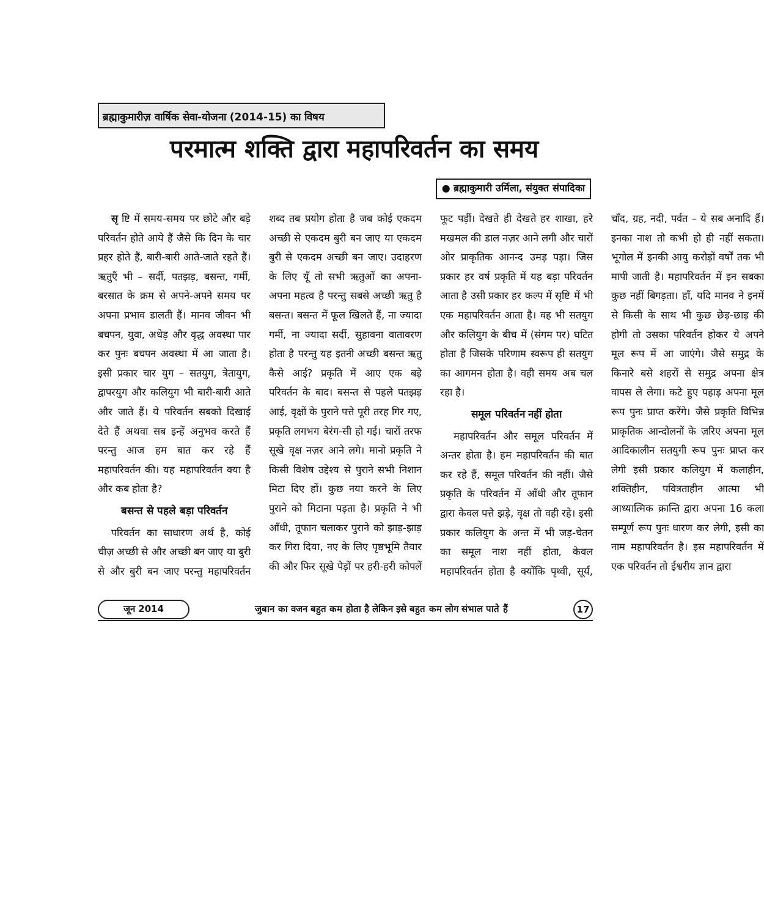ब्रह्माकुमारीज़ वार्षिक सेवा-योजना (2014-15) का विषय
परमात्म शक्ति द्वारा महापरिवर्तन का समय
● ब्रह्माकुमारी उर्मिला, संयुक्त संपादिका
सृ ष्टि में समय-समय पर छोटे और बड़े परिवर्तन होते आये हैं जैसे कि दिन के चार प्रहर होते हैं, बारी-बारी आते-जाते रहते हैं। ऋतुएँ भी – सर्दी, पतझड़, बसन्त, गर्मी, बरसात के क्रम से अपने-अपने समय पर अपना प्रभाव डालती हैं। मानव जीवन भी बचपन, युवा, अधेड़ और वृद्ध अवस्था पार कर पुनः बचपन अवस्था में आ जाता है। इसी प्रकार चार युग – सतयुग, त्रेतायुग, द्वापरयुग और कलियुग भी बारी-बारी आते और जाते हैं। ये परिवर्तन सबको दिखाई देते हैं अथवा सब इन्हें अनुभव करते हैं परन्तु आज हम बात कर रहे हैं महापरिवर्तन की। यह महापरिवर्तन क्या है और कब होता है?
बसन्त से पहले बड़ा परिवर्तन
परिवर्तन का साधारण अर्थ है, कोई चीज़ अच्छी से और अच्छी बन जाए या बुरी से और बुरी बन जाए परन्तु महापरिवर्तन शब्द तब प्रयोग होता है जब कोई एकदम अच्छी से एकदम बुरी बन जाए या एकदम बुरी से एकदम अच्छी बन जाए। उदाहरण के लिए यूँ तो सभी ऋतुओं का अपना-अपना महत्व है परन्तु सबसे अच्छी ऋतु है बसन्त। बसन्त में फूल खिलते हैं, ना ज्यादा गर्मी, ना ज्यादा सर्दी, सुहावना वातावरण होता है परन्तु यह इतनी अच्छी बसन्त ऋतु कैसे आई? प्रकृति में आए एक बड़े परिवर्तन के बाद। बसन्त से पहले पतझड़ आई, वृक्षों के पुराने पत्ते पूरी तरह गिर गए, प्रकृति लगभग बेरंग-सी हो गई। चारों तरफ सूखे वृक्ष नज़र आने लगे। मानो प्रकृति ने किसी विशेष उद्देश्य से पुराने सभी निशान मिटा दिए हों। कुछ नया करने के लिए पुराने को मिटाना पड़ता है। प्रकृति ने भी आँधी, तूफान चलाकर पुराने को झाड़-झाड़ कर गिरा दिया, नए के लिए पृष्ठभूमि तैयार की और फिर सूखे पेड़ों पर हरी-हरी कोपलें फूट पड़ीं। देखते ही देखते हर शाखा, हरे मखमल की डाल नज़र आने लगी और चारों ओर प्राकृतिक आनन्द उमड़ पड़ा। जिस प्रकार हर वर्ष प्रकृति में यह बड़ा परिवर्तन आता है उसी प्रकार हर कल्प में सृष्टि में भी एक महापरिवर्तन आता है। वह भी सतयुग और कलियुग के बीच में (संगम पर) घटित होता है जिसके परिणाम स्वरूप ही सतयुग का आगमन होता है। वही समय अब चल रहा है।
समूल परिवर्तन नहीं होता
महापरिवर्तन और समूल परिवर्तन में अन्तर होता है। हम महापरिवर्तन की बात कर रहे हैं, समूल परिवर्तन की नहीं। जैसे प्रकृति के परिवर्तन में आँधी और तूफान द्वारा केवल पत्ते झड़े, वृक्ष तो वही रहे। इसी प्रकार कलियुग के अन्त में भी जड़-चेतन का समूल नाश नहीं होता, केवल महापरिवर्तन होता है क्योंकि पृथ्वी, सूर्य, चाँद, ग्रह, नदी, पर्वत – ये सब अनादि हैं। इनका नाश तो कभी हो ही नहीं सकता। भूगोल में इनकी आयु करोड़ों वर्षों तक भी मापी जाती है। महापरिवर्तन में इन सबका कुछ नहीं बिगड़ता। हाँ, यदि मानव ने इनमें से किसी के साथ भी कुछ छेड़-छाड़ की होगी तो उसका परिवर्तन होकर ये अपने मूल रूप में आ जाएंगे। जैसे समुद्र के किनारे बसे शहरों से समुद्र अपना क्षेत्र वापस ले लेगा। कटे हुए पहाड़ अपना मूल रूप पुनः प्राप्त करेंगे। जैसे प्रकृति विभिन्न प्राकृतिक आन्दोलनों के ज़रिए अपना मूल आदिकालीन सतयुगी रूप पुनः प्राप्त कर लेगी इसी प्रकार कलियुग में कलाहीन, शक्तिहीन, पवित्रताहीन आत्मा भी आध्यात्मिक क्रान्ति द्वारा अपना 16 कला सम्पूर्ण रूप पुनः धारण कर लेगी, इसी का नाम महापरिवर्तन है। इस महापरिवर्तन में एक परिवर्तन तो ईश्वरीय ज्ञान द्वारा
जून 2014 जुबान का वजन बहुत कम होता है लेकिन इसे बहुत कम लोग संभाल पाते हैं 17